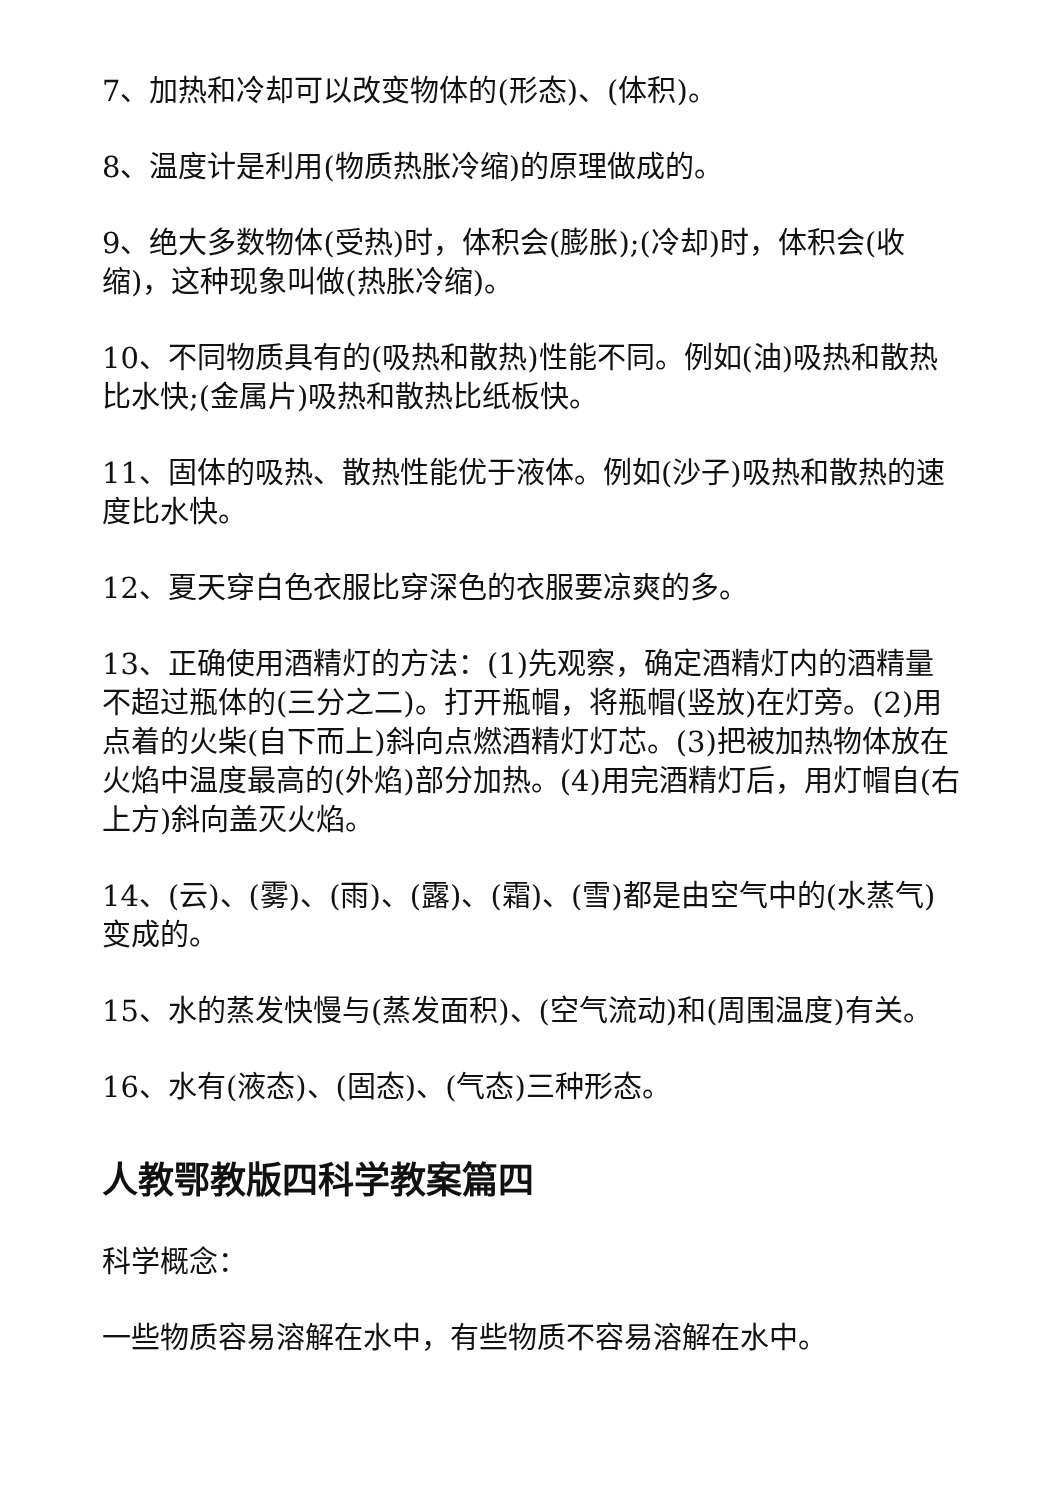7、加热和冷却可以改变物体的(形态)、(体积)。
8、温度计是利用(物质热胀冷缩)的原理做成的。
9、绝大多数物体(受热)时，体积会(膨胀);(冷却)时，体积会(收缩)，这种现象叫做(热胀冷缩)。
10、不同物质具有的(吸热和散热)性能不同。例如(油)吸热和散热比水快;(金属片)吸热和散热比纸板快。
11、固体的吸热、散热性能优于液体。例如(沙子)吸热和散热的速度比水快。
12、夏天穿白色衣服比穿深色的衣服要凉爽的多。
13、正确使用酒精灯的方法：(1)先观察，确定酒精灯内的酒精量不超过瓶体的(三分之二)。打开瓶帽，将瓶帽(竖放)在灯旁。(2)用点着的火柴(自下而上)斜向点燃酒精灯灯芯。(3)把被加热物体放在火焰中温度最高的(外焰)部分加热。(4)用完酒精灯后，用灯帽自(右上方)斜向盖灭火焰。
14、(云)、(雾)、(雨)、(露)、(霜)、(雪)都是由空气中的(水蒸气)变成的。
15、水的蒸发快慢与(蒸发面积)、(空气流动)和(周围温度)有关。
16、水有(液态)、(固态)、(气态)三种形态。
人教鄂教版四科学教案篇四
科学概念：
一些物质容易溶解在水中，有些物质不容易溶解在水中。